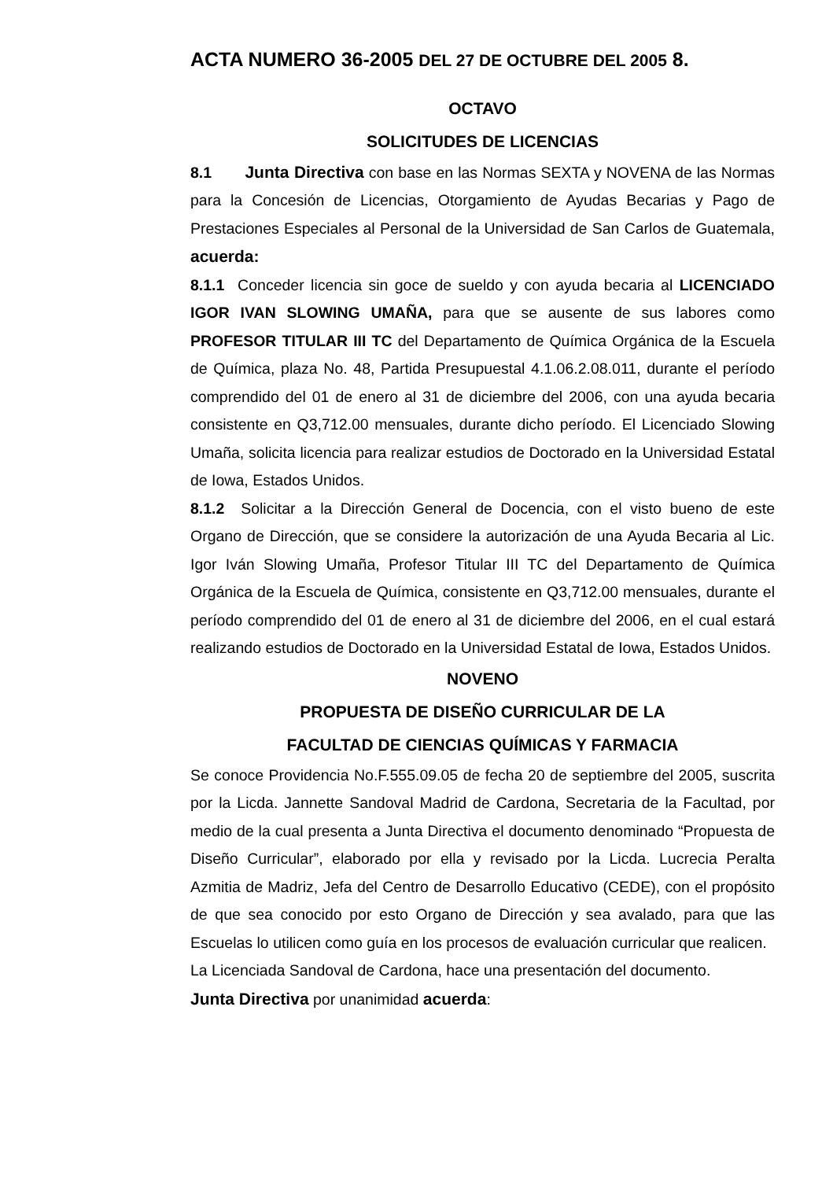ACTA NUMERO 36-2005 DEL 27 DE OCTUBRE DEL 2005 8.
OCTAVO
SOLICITUDES DE LICENCIAS
8.1 Junta Directiva con base en las Normas SEXTA y NOVENA de las Normas para la Concesión de Licencias, Otorgamiento de Ayudas Becarias y Pago de Prestaciones Especiales al Personal de la Universidad de San Carlos de Guatemala, acuerda:
8.1.1 Conceder licencia sin goce de sueldo y con ayuda becaria al LICENCIADO IGOR IVAN SLOWING UMAÑA, para que se ausente de sus labores como PROFESOR TITULAR III TC del Departamento de Química Orgánica de la Escuela de Química, plaza No. 48, Partida Presupuestal 4.1.06.2.08.011, durante el período comprendido del 01 de enero al 31 de diciembre del 2006, con una ayuda becaria consistente en Q3,712.00 mensuales, durante dicho período. El Licenciado Slowing Umaña, solicita licencia para realizar estudios de Doctorado en la Universidad Estatal de Iowa, Estados Unidos.
8.1.2 Solicitar a la Dirección General de Docencia, con el visto bueno de este Organo de Dirección, que se considere la autorización de una Ayuda Becaria al Lic. Igor Iván Slowing Umaña, Profesor Titular III TC del Departamento de Química Orgánica de la Escuela de Química, consistente en Q3,712.00 mensuales, durante el período comprendido del 01 de enero al 31 de diciembre del 2006, en el cual estará realizando estudios de Doctorado en la Universidad Estatal de Iowa, Estados Unidos.
NOVENO
PROPUESTA DE DISEÑO CURRICULAR DE LA
FACULTAD DE CIENCIAS QUÍMICAS Y FARMACIA
Se conoce Providencia No.F.555.09.05 de fecha 20 de septiembre del 2005, suscrita por la Licda. Jannette Sandoval Madrid de Cardona, Secretaria de la Facultad, por medio de la cual presenta a Junta Directiva el documento denominado “Propuesta de Diseño Curricular”, elaborado por ella y revisado por la Licda. Lucrecia Peralta Azmitia de Madriz, Jefa del Centro de Desarrollo Educativo (CEDE), con el propósito de que sea conocido por esto Organo de Dirección y sea avalado, para que las Escuelas lo utilicen como guía en los procesos de evaluación curricular que realicen.
La Licenciada Sandoval de Cardona, hace una presentación del documento.
Junta Directiva por unanimidad acuerda: